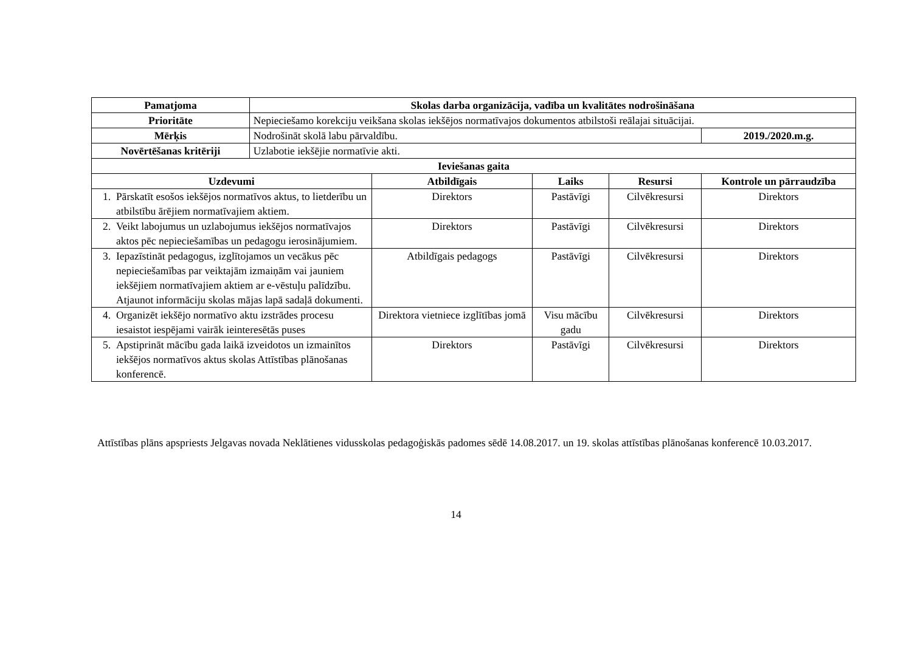| Pamatjoma | Skolas darba organizācija, vadība un kvalitātes nodrošināšana | | | | |
| --- | --- | --- | --- | --- | --- |
| Prioritāte | Nepieciešamo korekciju veikšana skolas iekšējos normatīvajos dokumentos atbilstoši reālajai situācijai. | | | | |
| Mērķis | Nodrošināt skolā labu pārvaldību. | | | | 2019./2020.m.g. |
| Novērtēšanas kritēriji | Uzlabotie iekšējie normatīvie akti. | | | | |
| Ieviešanas gaita | | | | | |
| Uzdevumi | | Atbildīgais | Laiks | Resursi | Kontrole un pārraudzība |
| 1. Pārskatīt esošos iekšējos normatīvos aktus, to lietderību un atbilstību ārējiem normatīvajiem aktiem. | | Direktors | Pastāvīgi | Cilvēkresursi | Direktors |
| 2. Veikt labojumus un uzlabojumus iekšējos normatīvajos aktos pēc nepieciešamības un pedagogu ierosinājumiem. | | Direktors | Pastāvīgi | Cilvēkresursi | Direktors |
| 3. Iepazīstināt pedagogus, izglītojamos un vecākus pēc nepieciešamības par veiktajām izmaiņām vai jauniem iekšējiem normatīvajiem aktiem ar e-vēstuļu palīdzību. Atjaunot informāciju skolas mājas lapā sadaļā dokumenti. | | Atbildīgais pedagogs | Pastāvīgi | Cilvēkresursi | Direktors |
| 4. Organizēt iekšējo normatīvo aktu izstrādes procesu iesaistot iespējami vairāk ieinteresētās puses | | Direktora vietniece izglītības jomā | Visu mācību gadu | Cilvēkresursi | Direktors |
| 5. Apstiprināt mācību gada laikā izveidotos un izmainītos iekšējos normatīvos aktus skolas Attīstības plānošanas konferencē. | | Direktors | Pastāvīgi | Cilvēkresursi | Direktors |
Attīstības plāns apspriests Jelgavas novada Neklātienes vidusskolas pedagoģiskās padomes sēdē 14.08.2017. un 19. skolas attīstības plānošanas konferencē 10.03.2017.
14